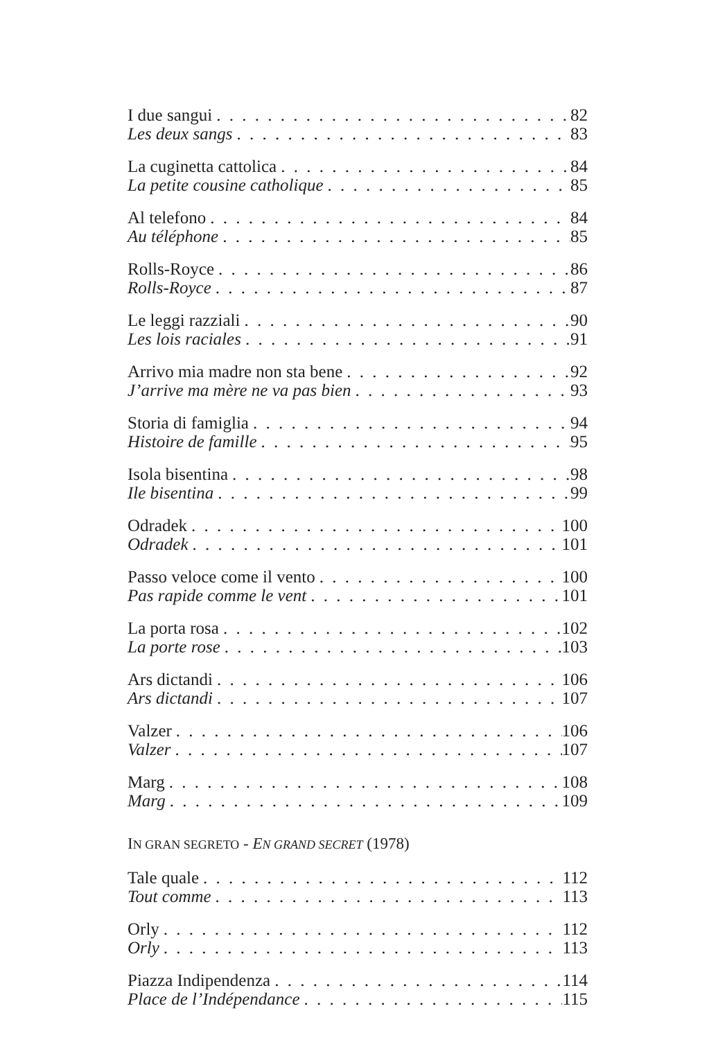I due sangui 82
Les deux sangs 83
La cuginetta cattolica 84
La petite cousine catholique 85
Al telefono 84
Au téléphone 85
Rolls-Royce 86
Rolls-Royce 87
Le leggi razziali 90
Les lois raciales 91
Arrivo mia madre non sta bene 92
J’arrive ma mère ne va pas bien 93
Storia di famiglia 94
Histoire de famille 95
Isola bisentina 98
Ile bisentina 99
Odradek 100
Odradek 101
Passo veloce come il vento 100
Pas rapide comme le vent 101
La porta rosa 102
La porte rose 103
Ars dictandi 106
Ars dictandi 107
Valzer 106
Valzer 107
Marg 108
Marg 109
IN GRAN SEGRETO - EN GRAND SECRET (1978)
Tale quale 112
Tout comme 113
Orly 112
Orly 113
Piazza Indipendenza 114
Place de l’Indépendance 115